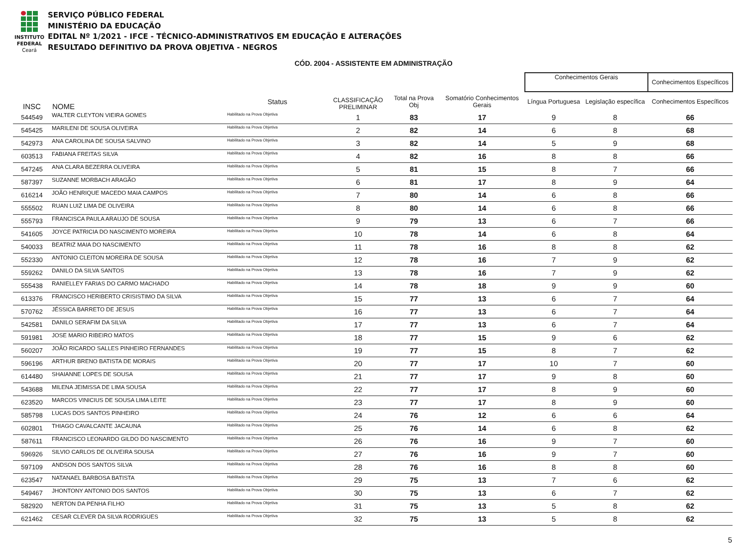INSTITUTO
FEDERAL
Ceará
SERVIÇO PÚBLICO FEDERAL
MINISTÉRIO DA EDUCAÇÃO
EDITAL Nº 1/2021 - IFCE - TÉCNICO-ADMINISTRATIVOS EM EDUCAÇÃO E ALTERAÇÕES
RESULTADO DEFINITIVO DA PROVA OBJETIVA - NEGROS
CÓD. 2004 - ASSISTENTE EM ADMINISTRAÇÃO
| | | | | | | | Conhecimentos Gerais | | Conhecimentos Específicos |
| --- | --- | --- | --- | --- | --- | --- | --- | --- | --- |
| INSC | | NOME | Status | CLASSIFICAÇÃO PRELIMINAR | Total na Prova Obj | Somatório Conhecimentos Gerais | Língua Portuguesa | Legislação específica | Conhecimentos Específicos |
| 544549 | | WALTER CLEYTON VIEIRA GOMES | Habilitado na Prova Objetiva | 1 | 83 | 17 | 9 | 8 | 66 |
| 545425 | | MARILENI DE SOUSA OLIVEIRA | Habilitado na Prova Objetiva | 2 | 82 | 14 | 6 | 8 | 68 |
| 542973 | | ANA CAROLINA DE SOUSA SALVINO | Habilitado na Prova Objetiva | 3 | 82 | 14 | 5 | 9 | 68 |
| 603513 | | FABIANA FREITAS SILVA | Habilitado na Prova Objetiva | 4 | 82 | 16 | 8 | 8 | 66 |
| 547245 | | ANA CLARA BEZERRA OLIVEIRA | Habilitado na Prova Objetiva | 5 | 81 | 15 | 8 | 7 | 66 |
| 587397 | | SUZANNE MORBACH ARAGÃO | Habilitado na Prova Objetiva | 6 | 81 | 17 | 8 | 9 | 64 |
| 616214 | | JOÃO HENRIQUE MACEDO MAIA CAMPOS | Habilitado na Prova Objetiva | 7 | 80 | 14 | 6 | 8 | 66 |
| 555502 | | RUAN LUIZ LIMA DE OLIVEIRA | Habilitado na Prova Objetiva | 8 | 80 | 14 | 6 | 8 | 66 |
| 555793 | | FRANCISCA PAULA ARAUJO DE SOUSA | Habilitado na Prova Objetiva | 9 | 79 | 13 | 6 | 7 | 66 |
| 541605 | | JOYCE PATRICIA DO NASCIMENTO MOREIRA | Habilitado na Prova Objetiva | 10 | 78 | 14 | 6 | 8 | 64 |
| 540033 | | BEATRIZ MAIA DO NASCIMENTO | Habilitado na Prova Objetiva | 11 | 78 | 16 | 8 | 8 | 62 |
| 552330 | | ANTONIO CLEITON MOREIRA DE SOUSA | Habilitado na Prova Objetiva | 12 | 78 | 16 | 7 | 9 | 62 |
| 559262 | | DANILO DA SILVA SANTOS | Habilitado na Prova Objetiva | 13 | 78 | 16 | 7 | 9 | 62 |
| 555438 | | RANIELLEY FARIAS DO CARMO MACHADO | Habilitado na Prova Objetiva | 14 | 78 | 18 | 9 | 9 | 60 |
| 613376 | | FRANCISCO HERIBERTO CRISISTIMO DA SILVA | Habilitado na Prova Objetiva | 15 | 77 | 13 | 6 | 7 | 64 |
| 570762 | | JÉSSICA BARRETO DE JESUS | Habilitado na Prova Objetiva | 16 | 77 | 13 | 6 | 7 | 64 |
| 542581 | | DANILO SERAFIM DA SILVA | Habilitado na Prova Objetiva | 17 | 77 | 13 | 6 | 7 | 64 |
| 591981 | | JOSE MARIO RIBEIRO MATOS | Habilitado na Prova Objetiva | 18 | 77 | 15 | 9 | 6 | 62 |
| 560207 | | JOÃO RICARDO SALLES PINHEIRO FERNANDES | Habilitado na Prova Objetiva | 19 | 77 | 15 | 8 | 7 | 62 |
| 596196 | | ARTHUR BRENO BATISTA DE MORAIS | Habilitado na Prova Objetiva | 20 | 77 | 17 | 10 | 7 | 60 |
| 614480 | | SHAIANNE LOPES DE SOUSA | Habilitado na Prova Objetiva | 21 | 77 | 17 | 9 | 8 | 60 |
| 543688 | | MILENA JEIMISSA DE LIMA SOUSA | Habilitado na Prova Objetiva | 22 | 77 | 17 | 8 | 9 | 60 |
| 623520 | | MARCOS VINICIUS DE SOUSA LIMA LEITE | Habilitado na Prova Objetiva | 23 | 77 | 17 | 8 | 9 | 60 |
| 585798 | | LUCAS DOS SANTOS PINHEIRO | Habilitado na Prova Objetiva | 24 | 76 | 12 | 6 | 6 | 64 |
| 602801 | | THIAGO CAVALCANTE JACAUNA | Habilitado na Prova Objetiva | 25 | 76 | 14 | 6 | 8 | 62 |
| 587611 | | FRANCISCO LEONARDO GILDO DO NASCIMENTO | Habilitado na Prova Objetiva | 26 | 76 | 16 | 9 | 7 | 60 |
| 596926 | | SILVIO CARLOS DE OLIVEIRA SOUSA | Habilitado na Prova Objetiva | 27 | 76 | 16 | 9 | 7 | 60 |
| 597109 | | ANDSON DOS SANTOS SILVA | Habilitado na Prova Objetiva | 28 | 76 | 16 | 8 | 8 | 60 |
| 623547 | | NATANAEL BARBOSA BATISTA | Habilitado na Prova Objetiva | 29 | 75 | 13 | 7 | 6 | 62 |
| 549467 | | JHONTONY ANTONIO DOS SANTOS | Habilitado na Prova Objetiva | 30 | 75 | 13 | 6 | 7 | 62 |
| 582920 | | NERTON DA PENHA FILHO | Habilitado na Prova Objetiva | 31 | 75 | 13 | 5 | 8 | 62 |
| 621462 | | CESAR CLEVER DA SILVA RODRIGUES | Habilitado na Prova Objetiva | 32 | 75 | 13 | 5 | 8 | 62 |
5